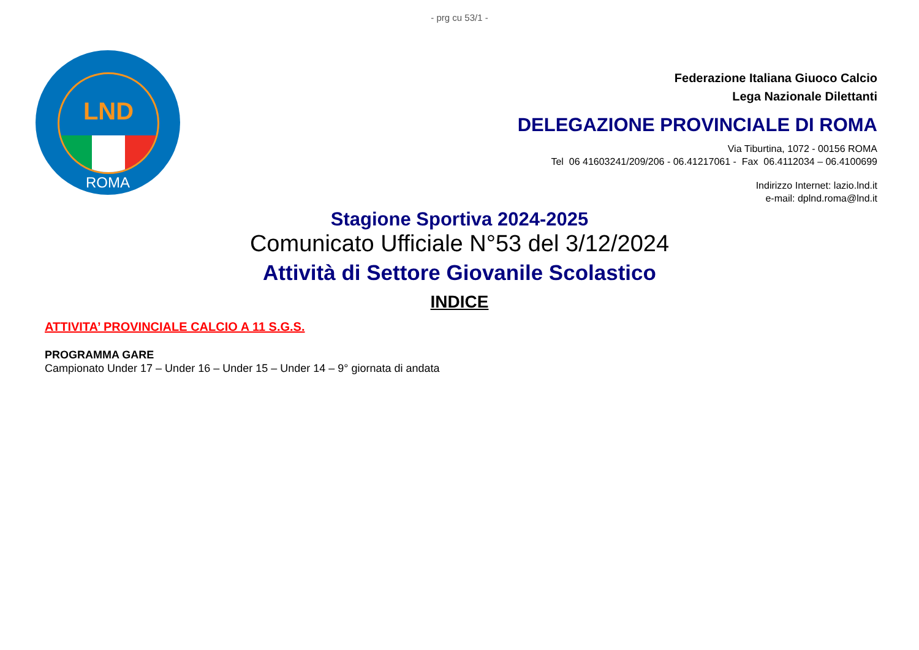LND
ROMA
- prg cu 53/1 -
Federazione Italiana Giuoco Calcio
Lega Nazionale Dilettanti
DELEGAZIONE PROVINCIALE DI ROMA
Via Tiburtina, 1072 - 00156 ROMA
Tel 06 41603241/209/206 - 06.41217061 - Fax 06.4112034 – 06.4100699
Indirizzo Internet: lazio.lnd.it
e-mail: dplnd.roma@lnd.it
Stagione Sportiva 2024-2025
Comunicato Ufficiale N°53 del 3/12/2024
Attività di Settore Giovanile Scolastico
INDICE
ATTIVITA’ PROVINCIALE CALCIO A 11 S.G.S.
PROGRAMMA GARE
Campionato Under 17 – Under 16 – Under 15 – Under 14 – 9° giornata di andata